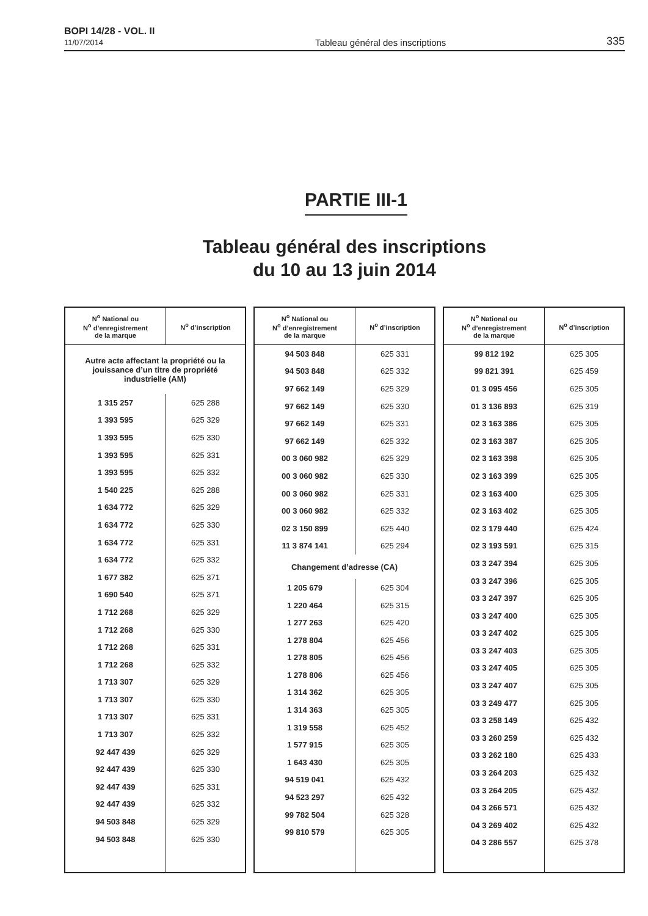BOPI 14/28 - VOL. II
11/07/2014
Tableau général des inscriptions
335
PARTIE III-1
Tableau général des inscriptions
du 10 au 13 juin 2014
| N<sup>o</sup> National ou N<sup>o</sup> d’enregistrement de la marque | N<sup>o</sup> d’inscription |
| --- | --- |
| Autre acte affectant la propriété ou la jouissance d’un titre de propriété industrielle (AM) | |
| 1 315 257 | 625 288 |
| 1 393 595 | 625 329 |
| 1 393 595 | 625 330 |
| 1 393 595 | 625 331 |
| 1 393 595 | 625 332 |
| 1 540 225 | 625 288 |
| 1 634 772 | 625 329 |
| 1 634 772 | 625 330 |
| 1 634 772 | 625 331 |
| 1 634 772 | 625 332 |
| 1 677 382 | 625 371 |
| 1 690 540 | 625 371 |
| 1 712 268 | 625 329 |
| 1 712 268 | 625 330 |
| 1 712 268 | 625 331 |
| 1 712 268 | 625 332 |
| 1 713 307 | 625 329 |
| 1 713 307 | 625 330 |
| 1 713 307 | 625 331 |
| 1 713 307 | 625 332 |
| 92 447 439 | 625 329 |
| 92 447 439 | 625 330 |
| 92 447 439 | 625 331 |
| 92 447 439 | 625 332 |
| 94 503 848 | 625 329 |
| 94 503 848 | 625 330 |
| N<sup>o</sup> National ou N<sup>o</sup> d’enregistrement de la marque | N<sup>o</sup> d’inscription |
| --- | --- |
| 94 503 848 | 625 331 |
| 94 503 848 | 625 332 |
| 97 662 149 | 625 329 |
| 97 662 149 | 625 330 |
| 97 662 149 | 625 331 |
| 97 662 149 | 625 332 |
| 00 3 060 982 | 625 329 |
| 00 3 060 982 | 625 330 |
| 00 3 060 982 | 625 331 |
| 00 3 060 982 | 625 332 |
| 02 3 150 899 | 625 440 |
| 11 3 874 141 | 625 294 |
| Changement d’adresse (CA) | |
| 1 205 679 | 625 304 |
| 1 220 464 | 625 315 |
| 1 277 263 | 625 420 |
| 1 278 804 | 625 456 |
| 1 278 805 | 625 456 |
| 1 278 806 | 625 456 |
| 1 314 362 | 625 305 |
| 1 314 363 | 625 305 |
| 1 319 558 | 625 452 |
| 1 577 915 | 625 305 |
| 1 643 430 | 625 305 |
| 94 519 041 | 625 432 |
| 94 523 297 | 625 432 |
| 99 782 504 | 625 328 |
| 99 810 579 | 625 305 |
| N<sup>o</sup> National ou N<sup>o</sup> d’enregistrement de la marque | N<sup>o</sup> d’inscription |
| --- | --- |
| 99 812 192 | 625 305 |
| 99 821 391 | 625 459 |
| 01 3 095 456 | 625 305 |
| 01 3 136 893 | 625 319 |
| 02 3 163 386 | 625 305 |
| 02 3 163 387 | 625 305 |
| 02 3 163 398 | 625 305 |
| 02 3 163 399 | 625 305 |
| 02 3 163 400 | 625 305 |
| 02 3 163 402 | 625 305 |
| 02 3 179 440 | 625 424 |
| 02 3 193 591 | 625 315 |
| 03 3 247 394 | 625 305 |
| 03 3 247 396 | 625 305 |
| 03 3 247 397 | 625 305 |
| 03 3 247 400 | 625 305 |
| 03 3 247 402 | 625 305 |
| 03 3 247 403 | 625 305 |
| 03 3 247 405 | 625 305 |
| 03 3 247 407 | 625 305 |
| 03 3 249 477 | 625 305 |
| 03 3 258 149 | 625 432 |
| 03 3 260 259 | 625 432 |
| 03 3 262 180 | 625 433 |
| 03 3 264 203 | 625 432 |
| 03 3 264 205 | 625 432 |
| 04 3 266 571 | 625 432 |
| 04 3 269 402 | 625 432 |
| 04 3 286 557 | 625 378 |